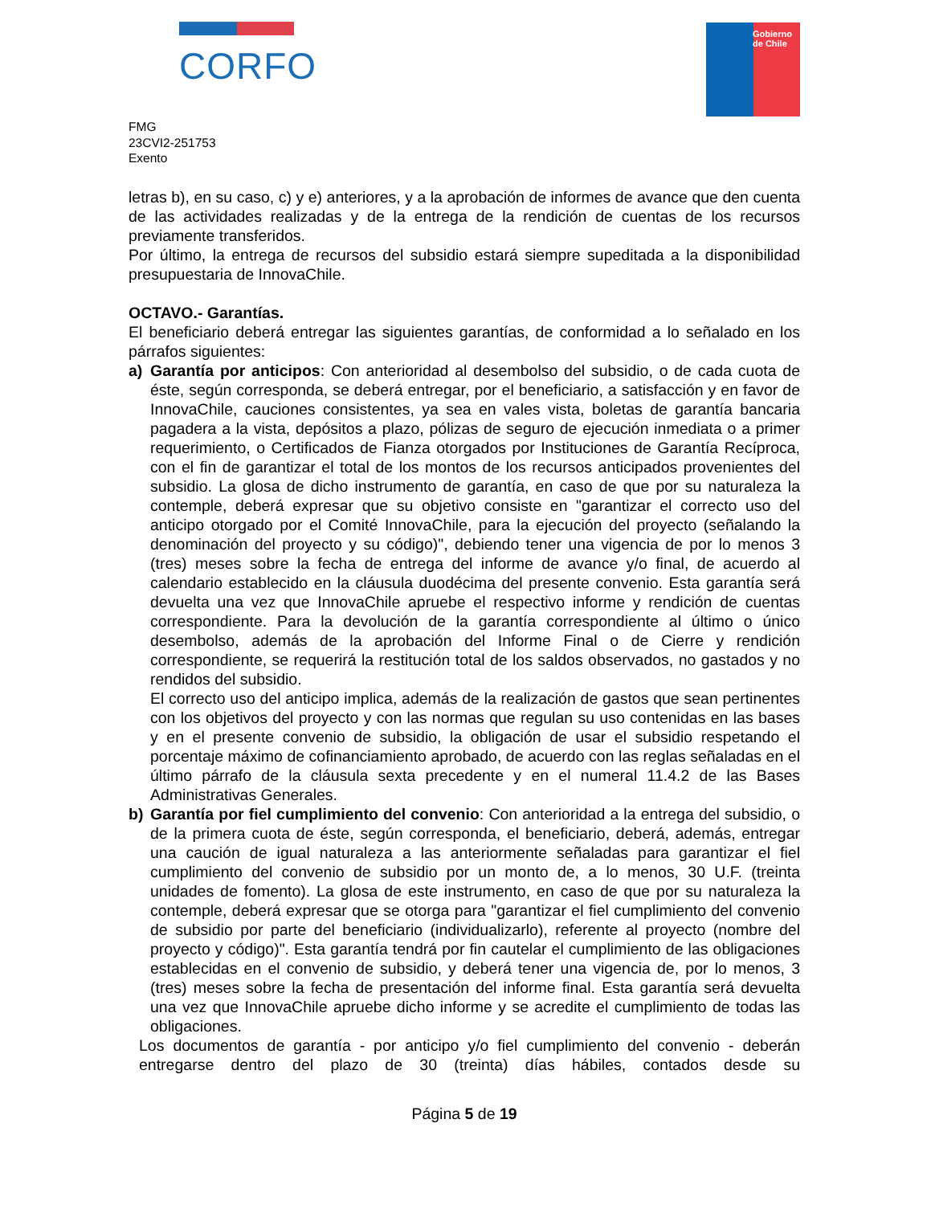CORFO
Gobierno
de Chile
FMG
23CVI2-251753
Exento
letras b), en su caso, c) y e) anteriores, y a la aprobación de informes de avance que den cuenta de las actividades realizadas y de la entrega de la rendición de cuentas de los recursos previamente transferidos.
Por último, la entrega de recursos del subsidio estará siempre supeditada a la disponibilidad presupuestaria de InnovaChile.
OCTAVO.- Garantías.
El beneficiario deberá entregar las siguientes garantías, de conformidad a lo señalado en los párrafos siguientes:
a) Garantía por anticipos: Con anterioridad al desembolso del subsidio, o de cada cuota de éste, según corresponda, se deberá entregar, por el beneficiario, a satisfacción y en favor de InnovaChile, cauciones consistentes, ya sea en vales vista, boletas de garantía bancaria pagadera a la vista, depósitos a plazo, pólizas de seguro de ejecución inmediata o a primer requerimiento, o Certificados de Fianza otorgados por Instituciones de Garantía Recíproca, con el fin de garantizar el total de los montos de los recursos anticipados provenientes del subsidio. La glosa de dicho instrumento de garantía, en caso de que por su naturaleza la contemple, deberá expresar que su objetivo consiste en "garantizar el correcto uso del anticipo otorgado por el Comité InnovaChile, para la ejecución del proyecto (señalando la denominación del proyecto y su código)", debiendo tener una vigencia de por lo menos 3 (tres) meses sobre la fecha de entrega del informe de avance y/o final, de acuerdo al calendario establecido en la cláusula duodécima del presente convenio. Esta garantía será devuelta una vez que InnovaChile apruebe el respectivo informe y rendición de cuentas correspondiente. Para la devolución de la garantía correspondiente al último o único desembolso, además de la aprobación del Informe Final o de Cierre y rendición correspondiente, se requerirá la restitución total de los saldos observados, no gastados y no rendidos del subsidio.
El correcto uso del anticipo implica, además de la realización de gastos que sean pertinentes con los objetivos del proyecto y con las normas que regulan su uso contenidas en las bases y en el presente convenio de subsidio, la obligación de usar el subsidio respetando el porcentaje máximo de cofinanciamiento aprobado, de acuerdo con las reglas señaladas en el último párrafo de la cláusula sexta precedente y en el numeral 11.4.2 de las Bases Administrativas Generales.
b) Garantía por fiel cumplimiento del convenio: Con anterioridad a la entrega del subsidio, o de la primera cuota de éste, según corresponda, el beneficiario, deberá, además, entregar una caución de igual naturaleza a las anteriormente señaladas para garantizar el fiel cumplimiento del convenio de subsidio por un monto de, a lo menos, 30 U.F. (treinta unidades de fomento). La glosa de este instrumento, en caso de que por su naturaleza la contemple, deberá expresar que se otorga para "garantizar el fiel cumplimiento del convenio de subsidio por parte del beneficiario (individualizarlo), referente al proyecto (nombre del proyecto y código)". Esta garantía tendrá por fin cautelar el cumplimiento de las obligaciones establecidas en el convenio de subsidio, y deberá tener una vigencia de, por lo menos, 3 (tres) meses sobre la fecha de presentación del informe final. Esta garantía será devuelta una vez que InnovaChile apruebe dicho informe y se acredite el cumplimiento de todas las obligaciones.
Los documentos de garantía - por anticipo y/o fiel cumplimiento del convenio - deberán entregarse dentro del plazo de 30 (treinta) días hábiles, contados desde su
Página 5 de 19